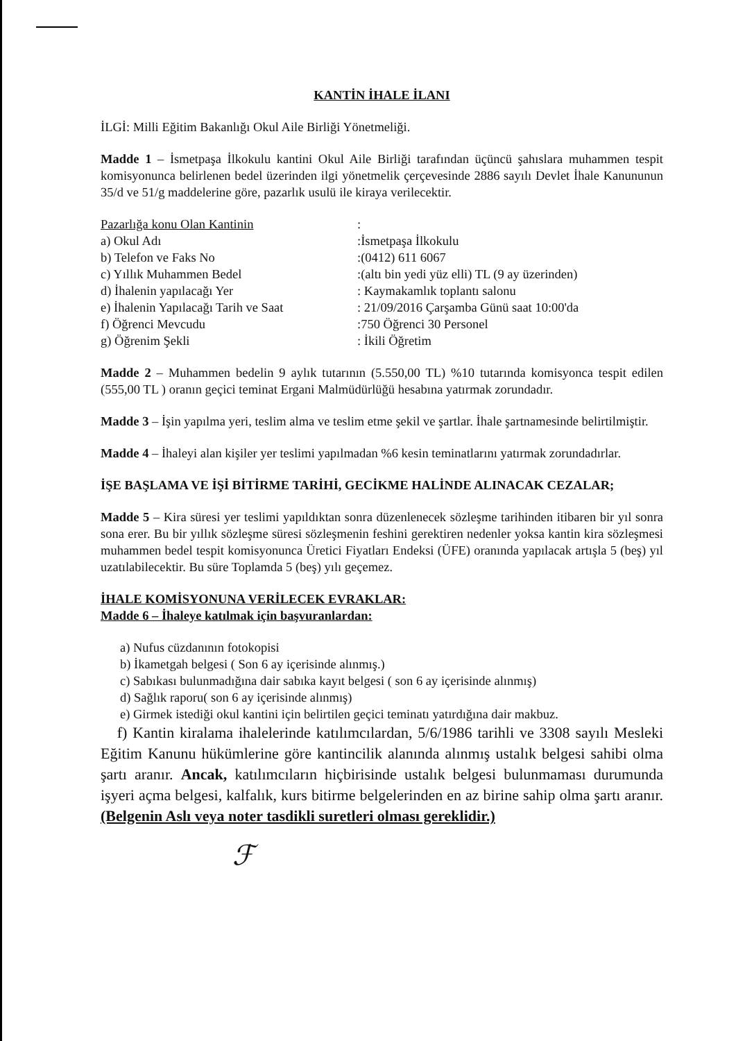KANTİN İHALE İLANI
İLGİ: Milli Eğitim Bakanlığı Okul Aile Birliği Yönetmeliği.
Madde 1 – İsmetpaşa İlkokulu kantini Okul Aile Birliği tarafından üçüncü şahıslara muhammen tespit komisyonunca belirlenen bedel üzerinden ilgi yönetmelik çerçevesinde 2886 sayılı Devlet İhale Kanununun 35/d ve 51/g maddelerine göre, pazarlık usulü ile kiraya verilecektir.
Pazarlığa konu Olan Kantinin
:
a) Okul Adı
:İsmetpaşa İlkokulu
b) Telefon ve Faks No
:(0412) 611 6067
c) Yıllık Muhammen Bedel
:(altı bin yedi yüz elli) TL (9 ay üzerinden)
d) İhalenin yapılacağı Yer
: Kaymakamlık toplantı salonu
e) İhalenin Yapılacağı Tarih ve Saat
: 21/09/2016 Çarşamba Günü saat 10:00'da
f) Öğrenci Mevcudu
:750 Öğrenci 30 Personel
g) Öğrenim Şekli
: İkili Öğretim
Madde 2 – Muhammen bedelin 9 aylık tutarının (5.550,00 TL) %10 tutarında komisyonca tespit edilen (555,00 TL ) oranın geçici teminat Ergani Malmüdürlüğü hesabına yatırmak zorundadır.
Madde 3 – İşin yapılma yeri, teslim alma ve teslim etme şekil ve şartlar. İhale şartnamesinde belirtilmiştir.
Madde 4 – İhaleyi alan kişiler yer teslimi yapılmadan %6 kesin teminatlarını yatırmak zorundadırlar.
İŞE BAŞLAMA VE İŞİ BİTİRME TARİHİ, GECİKME HALİNDE ALINACAK CEZALAR;
Madde 5 – Kira süresi yer teslimi yapıldıktan sonra düzenlenecek sözleşme tarihinden itibaren bir yıl sonra sona erer. Bu bir yıllık sözleşme süresi sözleşmenin feshini gerektiren nedenler yoksa kantin kira sözleşmesi muhammen bedel tespit komisyonunca Üretici Fiyatları Endeksi (ÜFE) oranında yapılacak artışla 5 (beş) yıl uzatılabilecektir. Bu süre Toplamda 5 (beş) yılı geçemez.
İHALE KOMİSYONUNA VERİLECEK EVRAKLAR:
Madde 6 – İhaleye katılmak için başvuranlardan:
a) Nufus cüzdanının fotokopisi
b) İkametgah belgesi ( Son 6 ay içerisinde alınmış.)
c) Sabıkası bulunmadığına dair sabıka kayıt belgesi ( son 6 ay içerisinde alınmış)
d) Sağlık raporu( son 6 ay içerisinde alınmış)
e) Girmek istediği okul kantini için belirtilen geçici teminatı yatırdığına dair makbuz.
f) Kantin kiralama ihalelerinde katılımcılardan, 5/6/1986 tarihli ve 3308 sayılı Mesleki Eğitim Kanunu hükümlerine göre kantincilik alanında alınmış ustalık belgesi sahibi olma şartı aranır. Ancak, katılımcıların hiçbirisinde ustalık belgesi bulunmaması durumunda işyeri açma belgesi, kalfalık, kurs bitirme belgelerinden en az birine sahip olma şartı aranır. (Belgenin Aslı veya noter tasdikli suretleri olması gereklidir.)
ℱ